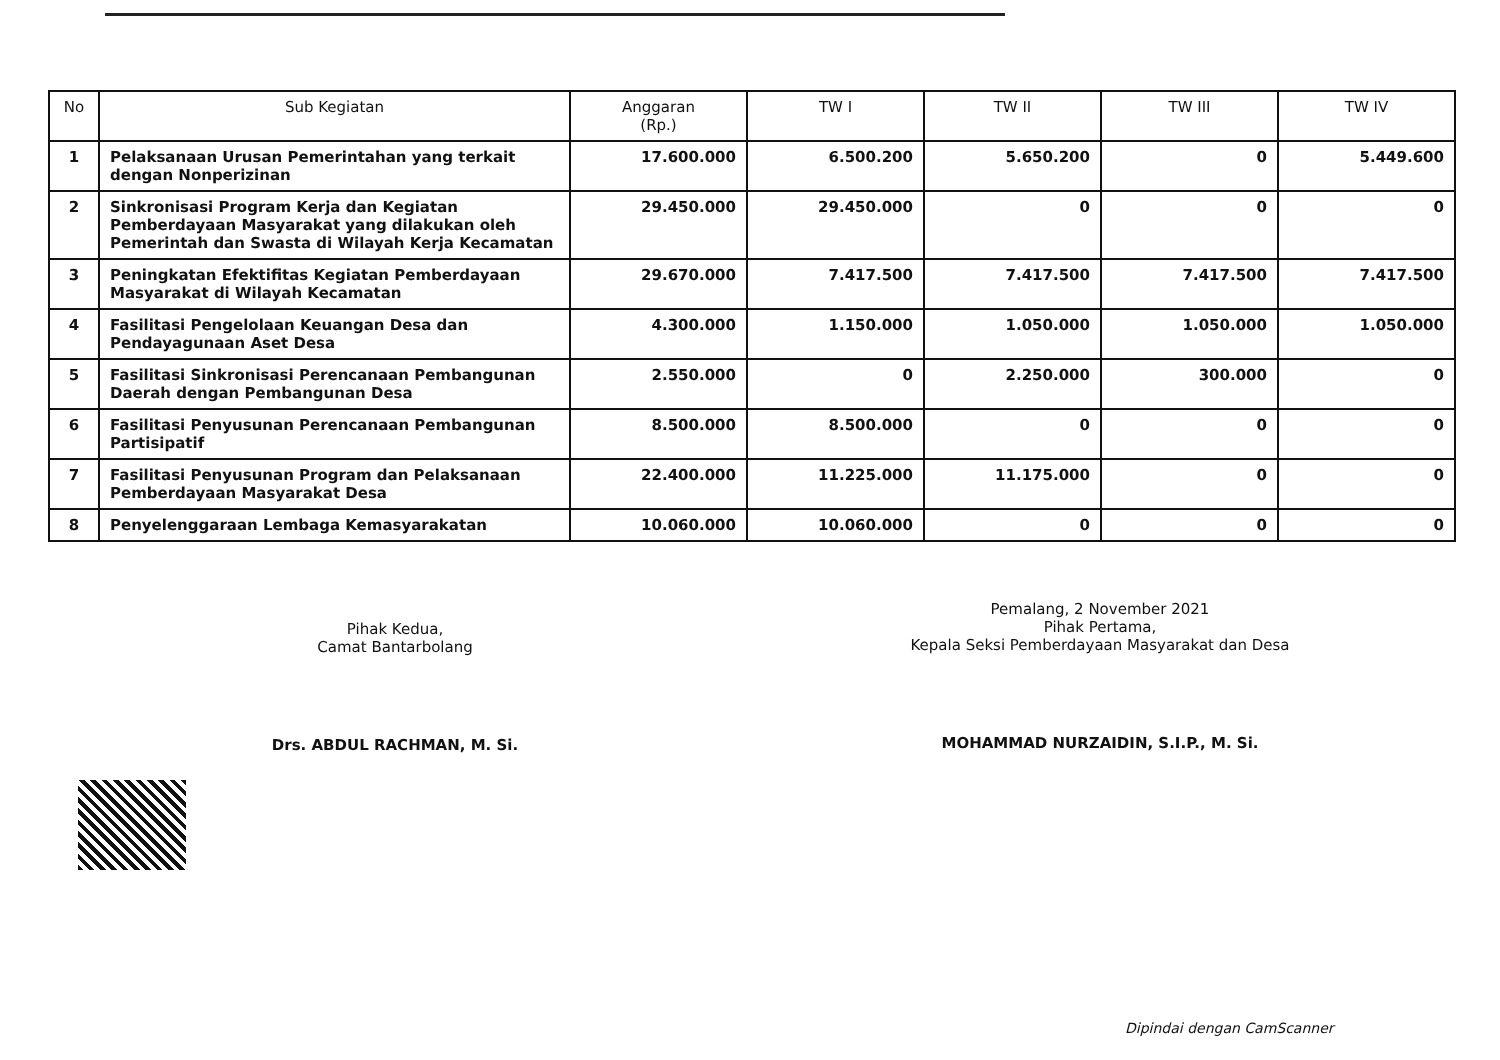| No | Sub Kegiatan | Anggaran (Rp.) | TW I | TW II | TW III | TW IV |
| --- | --- | --- | --- | --- | --- | --- |
| 1 | Pelaksanaan Urusan Pemerintahan yang terkait dengan Nonperizinan | 17.600.000 | 6.500.200 | 5.650.200 | 0 | 5.449.600 |
| 2 | Sinkronisasi Program Kerja dan Kegiatan Pemberdayaan Masyarakat yang dilakukan oleh Pemerintah dan Swasta di Wilayah Kerja Kecamatan | 29.450.000 | 29.450.000 | 0 | 0 | 0 |
| 3 | Peningkatan Efektifitas Kegiatan Pemberdayaan Masyarakat di Wilayah Kecamatan | 29.670.000 | 7.417.500 | 7.417.500 | 7.417.500 | 7.417.500 |
| 4 | Fasilitasi Pengelolaan Keuangan Desa dan Pendayagunaan Aset Desa | 4.300.000 | 1.150.000 | 1.050.000 | 1.050.000 | 1.050.000 |
| 5 | Fasilitasi Sinkronisasi Perencanaan Pembangunan Daerah dengan Pembangunan Desa | 2.550.000 | 0 | 2.250.000 | 300.000 | 0 |
| 6 | Fasilitasi Penyusunan Perencanaan Pembangunan Partisipatif | 8.500.000 | 8.500.000 | 0 | 0 | 0 |
| 7 | Fasilitasi Penyusunan Program dan Pelaksanaan Pemberdayaan Masyarakat Desa | 22.400.000 | 11.225.000 | 11.175.000 | 0 | 0 |
| 8 | Penyelenggaraan Lembaga Kemasyarakatan | 10.060.000 | 10.060.000 | 0 | 0 | 0 |
Pihak Kedua,
Camat Bantarbolang
Drs. ABDUL RACHMAN, M. Si.
Pemalang, 2 November 2021
Pihak Pertama,
Kepala Seksi Pemberdayaan Masyarakat dan Desa
MOHAMMAD NURZAIDIN, S.I.P., M. Si.
Dipindai dengan CamScanner